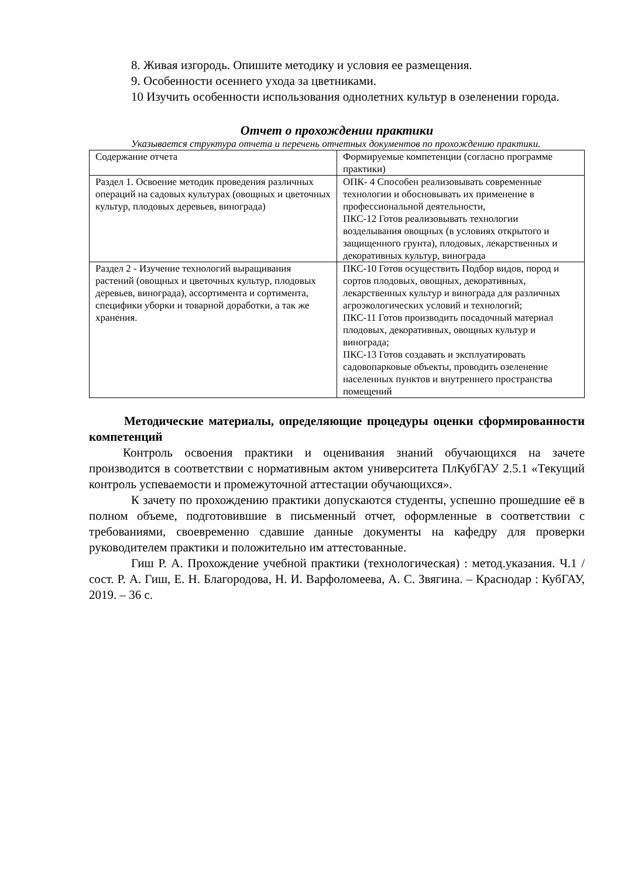8. Живая изгородь. Опишите методику и условия ее размещения.
9. Особенности осеннего ухода за цветниками.
10 Изучить особенности использования однолетних культур в озеленении города.
Отчет о прохождении практики
Указывается структура отчета и перечень отчетных документов по прохождению практики.
| Содержание отчета | Формируемые компетенции (согласно программе практики) |
| Раздел 1. Освоение методик проведения различных операций на садовых культурах (овощных и цветочных культур, плодовых деревьев, винограда) | ОПК- 4 Способен реализовывать современные технологии и обосновывать их применение в профессиональной деятельности, ПКС-12 Готов реализовывать технологии возделывания овощных (в условиях открытого и защищенного грунта), плодовых, лекарственных и декоративных культур, винограда |
| Раздел 2 - Изучение технологий выращивания растений (овощных и цветочных культур, плодовых деревьев, винограда), ассортимента и сортимента, специфики уборки и товарной доработки, а так же хранения. | ПКС-10 Готов осуществить Подбор видов, пород и сортов плодовых, овощных, декоративных, лекарственных культур и винограда для различных агроэкологических условий и технологий; ПКС-11 Готов производить посадочный материал плодовых, декоративных, овощных культур и винограда; ПКС-13 Готов создавать и эксплуатировать садовопарковые объекты, проводить озеленение населенных пунктов и внутреннего пространства помещений |
Методические материалы, определяющие процедуры оценки сформированности компетенций
Контроль освоения практики и оценивания знаний обучающихся на зачете производится в соответствии с нормативным актом университета ПлКубГАУ 2.5.1 «Текущий контроль успеваемости и промежуточной аттестации обучающихся».
К зачету по прохождению практики допускаются студенты, успешно прошедшие её в полном объеме, подготовившие в письменный отчет, оформленные в соответствии с требованиями, своевременно сдавшие данные документы на кафедру для проверки руководителем практики и положительно им аттестованные.
Гиш Р. А. Прохождение учебной практики (технологическая) : метод.указания. Ч.1 / сост. Р. А. Гиш, Е. Н. Благородова, Н. И. Варфоломеева, А. С. Звягина. – Краснодар : КубГАУ, 2019. – 36 с.